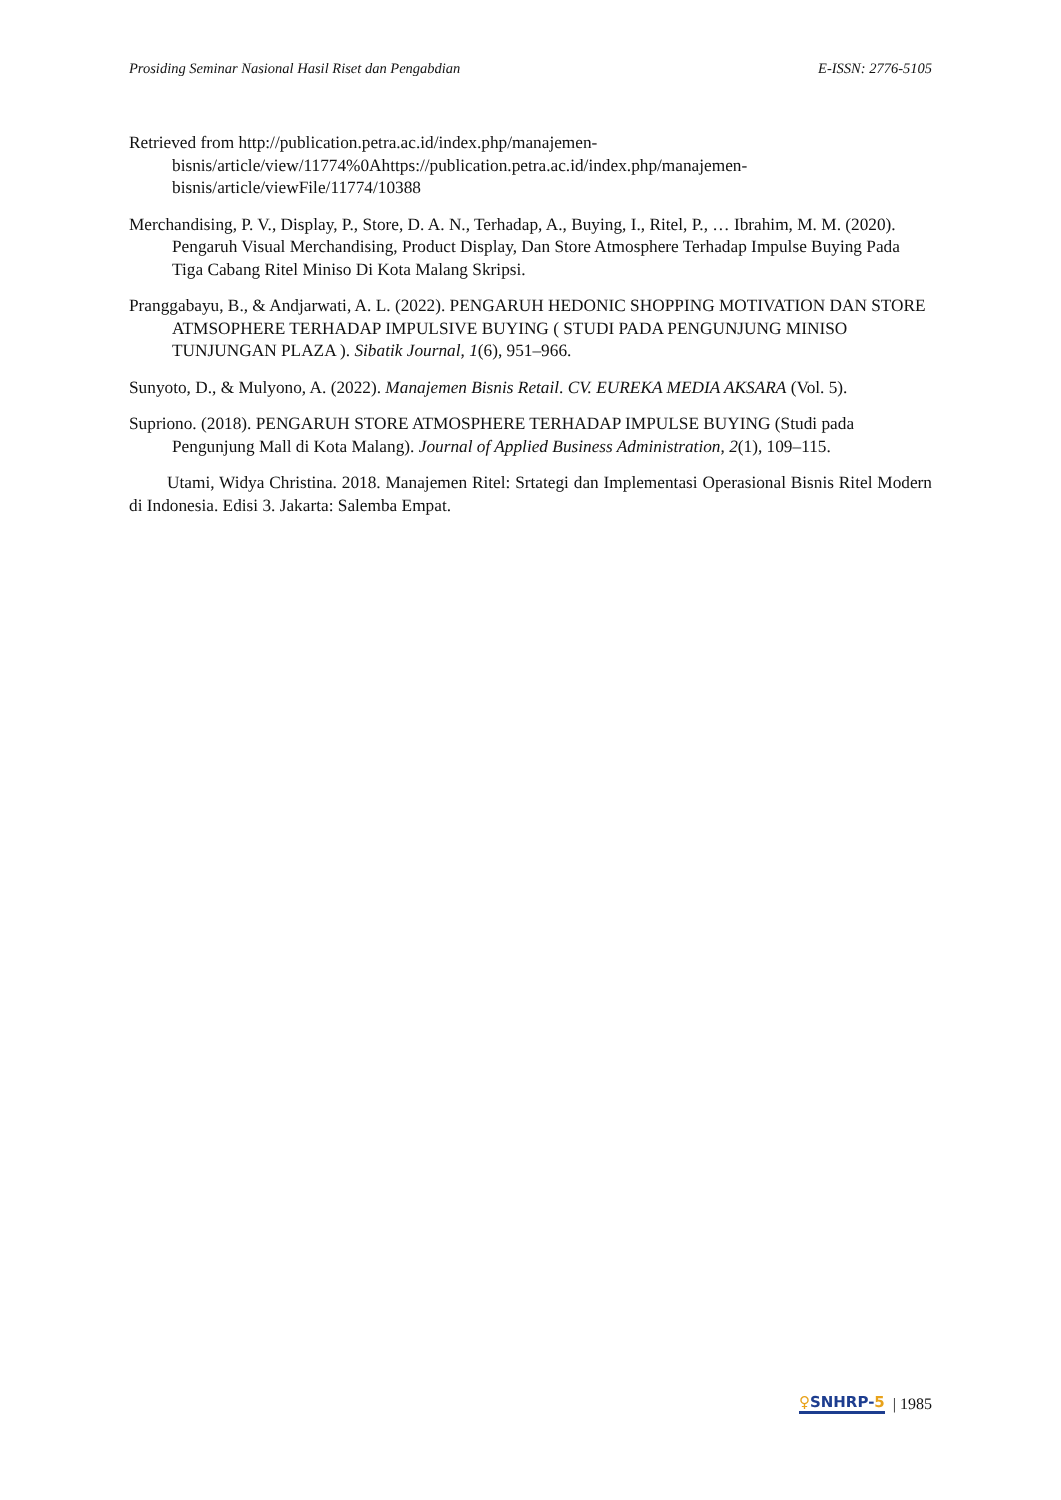Prosiding Seminar Nasional Hasil Riset dan Pengabdian E-ISSN: 2776-5105
Retrieved from http://publication.petra.ac.id/index.php/manajemen-bisnis/article/view/11774%0Ahttps://publication.petra.ac.id/index.php/manajemen-bisnis/article/viewFile/11774/10388
Merchandising, P. V., Display, P., Store, D. A. N., Terhadap, A., Buying, I., Ritel, P., … Ibrahim, M. M. (2020). Pengaruh Visual Merchandising, Product Display, Dan Store Atmosphere Terhadap Impulse Buying Pada Tiga Cabang Ritel Miniso Di Kota Malang Skripsi.
Pranggabayu, B., & Andjarwati, A. L. (2022). PENGARUH HEDONIC SHOPPING MOTIVATION DAN STORE ATMSOPHERE TERHADAP IMPULSIVE BUYING ( STUDI PADA PENGUNJUNG MINISO TUNJUNGAN PLAZA ). Sibatik Journal, 1(6), 951–966.
Sunyoto, D., & Mulyono, A. (2022). Manajemen Bisnis Retail. CV. EUREKA MEDIA AKSARA (Vol. 5).
Supriono. (2018). PENGARUH STORE ATMOSPHERE TERHADAP IMPULSE BUYING (Studi pada Pengunjung Mall di Kota Malang). Journal of Applied Business Administration, 2(1), 109–115.
Utami, Widya Christina. 2018. Manajemen Ritel: Srtategi dan Implementasi Operasional Bisnis Ritel Modern di Indonesia. Edisi 3. Jakarta: Salemba Empat.
♀SNHRP-5 | 1985